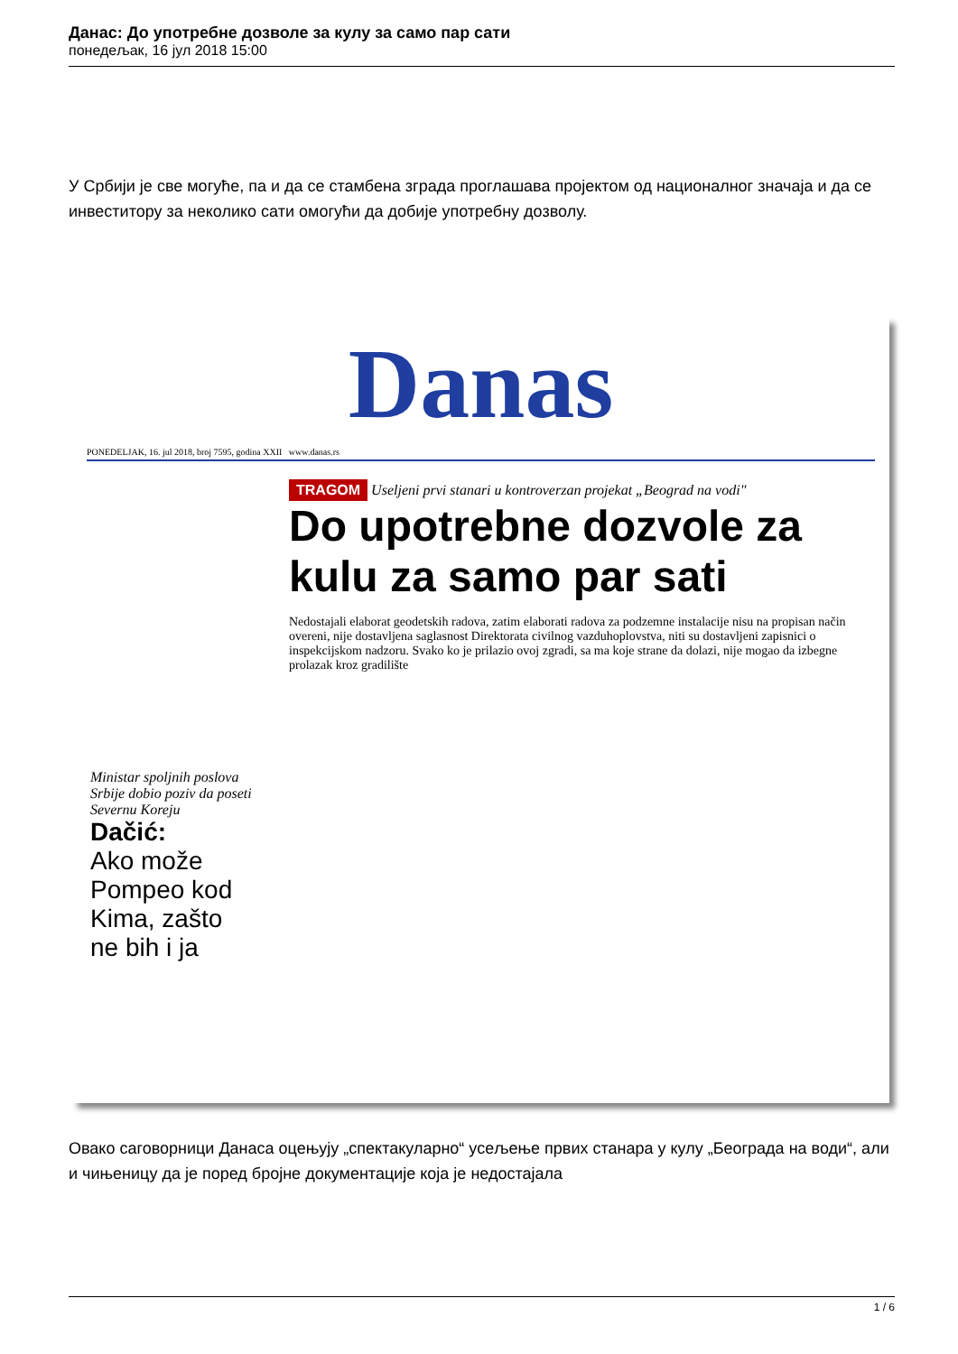Данас: До употребне дозволе за кулу за само пар сати
понедељак, 16 јул 2018 15:00
У Србији је све могуће, па и да се стамбена зграда проглашава пројектом од националног значаја и да се инвеститору за неколико сати омогући да добије употребну дозволу.
Danas
PONEDELJAK, 16. jul 2018, broj 7595, godina XXII www.danas.rs
TRAGOM
Useljeni prvi stanari u kontroverzan projekat „Beograd na vodi"
Do upotrebne dozvole za kulu za samo par sati
Nedostajali elaborat geodetskih radova, zatim elaborati radova za podzemne instalacije nisu na propisan način overeni, nije dostavljena saglasnost Direktorata civilnog vazduhoplovstva, niti su dostavljeni zapisnici o inspekcijskom nadzoru. Svako ko je prilazio ovoj zgradi, sa ma koje strane da dolazi, nije mogao da izbegne prolazak kroz gradilište
Ministar spoljnih poslova Srbije dobio poziv da poseti Severnu Koreju
Dačić:
Ako može Pompeo kod Kima, zašto ne bih i ja
Овако саговорници Данаса оцењују „спектакуларно“ усељење првих станара у кулу „Београда на води“, али и чињеницу да је поред бројне документације која је недостајала
1 / 6